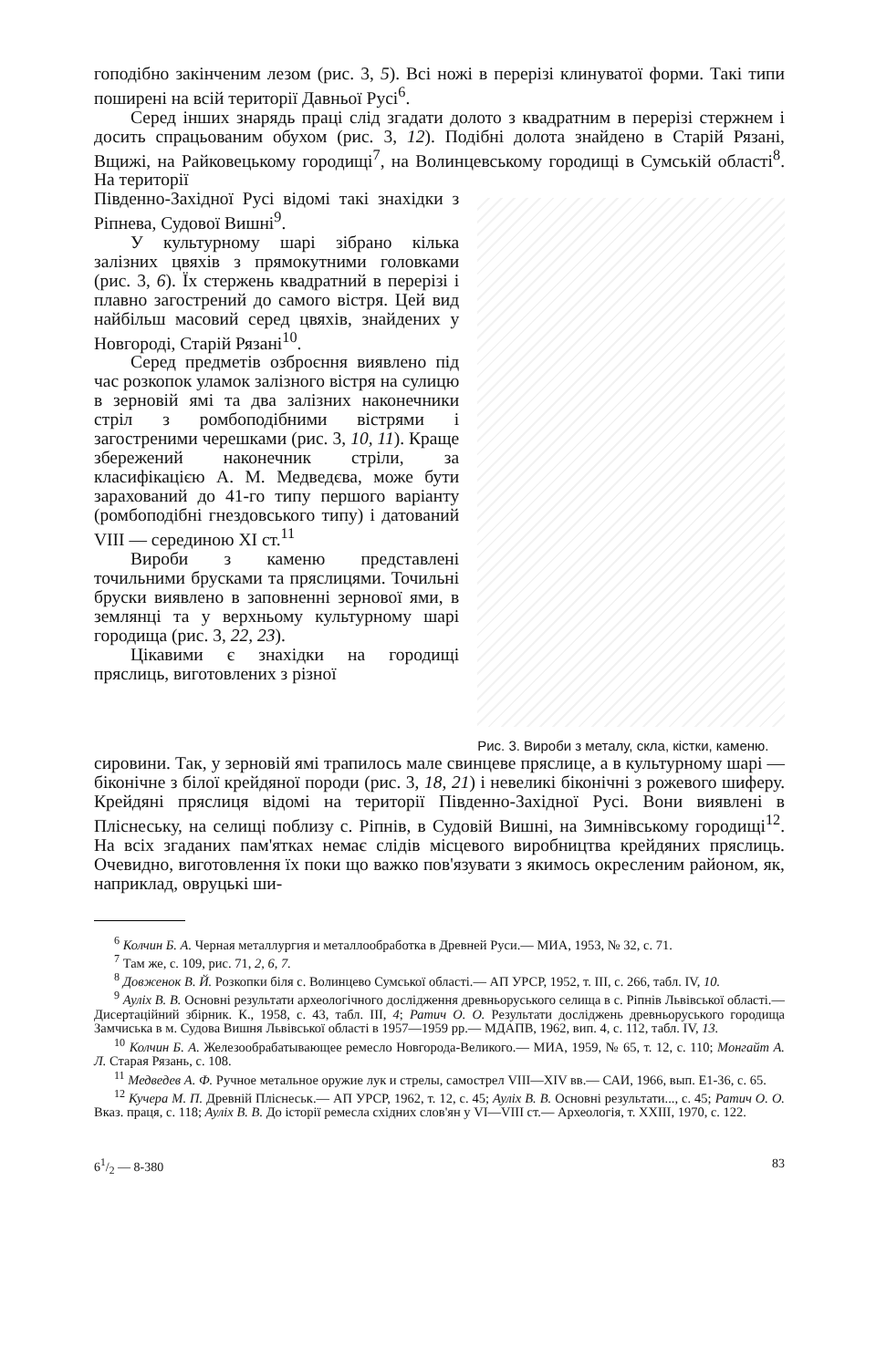гоподібно закінченим лезом (рис. 3, 5). Всі ножі в перерізі клинуватої форми. Такі типи поширені на всій території Давньої Русі<sup>6</sup>.
Серед інших знарядь праці слід згадати долото з квадратним в перерізі стержнем і досить спрацьованим обухом (рис. 3, 12). Подібні долота знайдено в Старій Рязані, Вщижі, на Райковецькому городищі<sup>7</sup>, на Волинцевському городищі в Сумській області<sup>8</sup>. На території
Південно-Західної Русі відомі такі знахідки з Ріпнева, Судової Вишні<sup>9</sup>.
У культурному шарі зібрано кілька залізних цвяхів з прямокутними головками (рис. 3, 6). Їх стержень квадратний в перерізі і плавно загострений до самого вістря. Цей вид найбільш масовий серед цвяхів, знайдених у Новгороді, Старій Рязані<sup>10</sup>.
Серед предметів озброєння виявлено під час розкопок уламок залізного вістря на сулицю в зерновій ямі та два залізних наконечники стріл з ромбоподібними вістрями і загостреними черешками (рис. 3, 10, 11). Краще збережений наконечник стріли, за класифікацією А. М. Медведєва, може бути зарахований до 41-го типу першого варіанту (ромбоподібні гнездовського типу) і датований VIII — серединою XI ст.<sup>11</sup>
Вироби з каменю представлені точильними брусками та пряслицями. Точильні бруски виявлено в заповненні зернової ями, в землянці та у верхньому культурному шарі городища (рис. 3, 22, 23).
Цікавими є знахідки на городищі пряслиць, виготовлених з різної
Рис. 3. Вироби з металу, скла, кістки, каменю.
сировини. Так, у зерновій ямі трапилось мале свинцеве пряслице, а в культурному шарі — біконічне з білої крейдяної породи (рис. 3, 18, 21) і невеликі біконічні з рожевого шиферу. Крейдяні пряслиця відомі на території Південно-Західної Русі. Вони виявлені в Пліснеську, на селищі поблизу с. Ріпнів, в Судовій Вишні, на Зимнівському городищі<sup>12</sup>. На всіх згаданих пам'ятках немає слідів місцевого виробництва крейдяних пряслиць. Очевидно, виготовлення їх поки що важко пов'язувати з якимось окресленим районом, як, наприклад, овруцькі ши-
<sup>6</sup> Колчин Б. А. Черная металлургия и металлообработка в Древней Руси.— МИА, 1953, № 32, с. 71.
<sup>7</sup> Там же, с. 109, рис. 71, 2, 6, 7.
<sup>8</sup> Довженок В. Й. Розкопки біля с. Волинцево Сумської області.— АП УРСР, 1952, т. III, с. 266, табл. IV, 10.
<sup>9</sup> Ауліх В. В. Основні результати археологічного дослідження древньоруського селища в с. Ріпнів Львівської області.— Дисертаційний збірник. К., 1958, с. 43, табл. III, 4; Ратич О. О. Результати досліджень древньоруського городища Замчиська в м. Судова Вишня Львівської області в 1957—1959 рр.— МДАПВ, 1962, вип. 4, с. 112, табл. IV, 13.
<sup>10</sup> Колчин Б. А. Железообрабатывающее ремесло Новгорода-Великого.— МИА, 1959, № 65, т. 12, с. 110; Монгайт А. Л. Старая Рязань, с. 108.
<sup>11</sup> Медведев А. Ф. Ручное метальное оружие лук и стрелы, самострел VIII—XIV вв.— САИ, 1966, вып. Е1-36, с. 65.
<sup>12</sup> Кучера М. П. Древній Пліснеськ.— АП УРСР, 1962, т. 12, с. 45; Ауліх В. В. Основні результати..., с. 45; Ратич О. О. Вказ. праця, с. 118; Ауліх В. В. До історії ремесла східних слов'ян у VI—VIII ст.— Археологія, т. XXIII, 1970, с. 122.
61/2 — 8-380 83